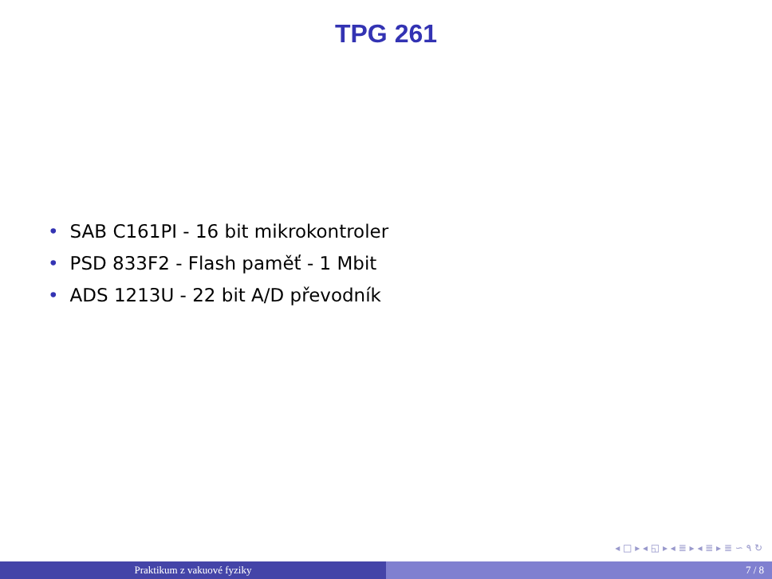TPG 261
• SAB C161PI - 16 bit mikrokontroler
• PSD 833F2 - Flash paměť - 1 Mbit
• ADS 1213U - 22 bit A/D převodník
◂ □ ▸ ◂ ◱ ▸ ◂ ≣ ▸ ◂ ≣ ▸ ≣ ∽ ۹ ↻
Praktikum z vakuové fyziky 7 / 8